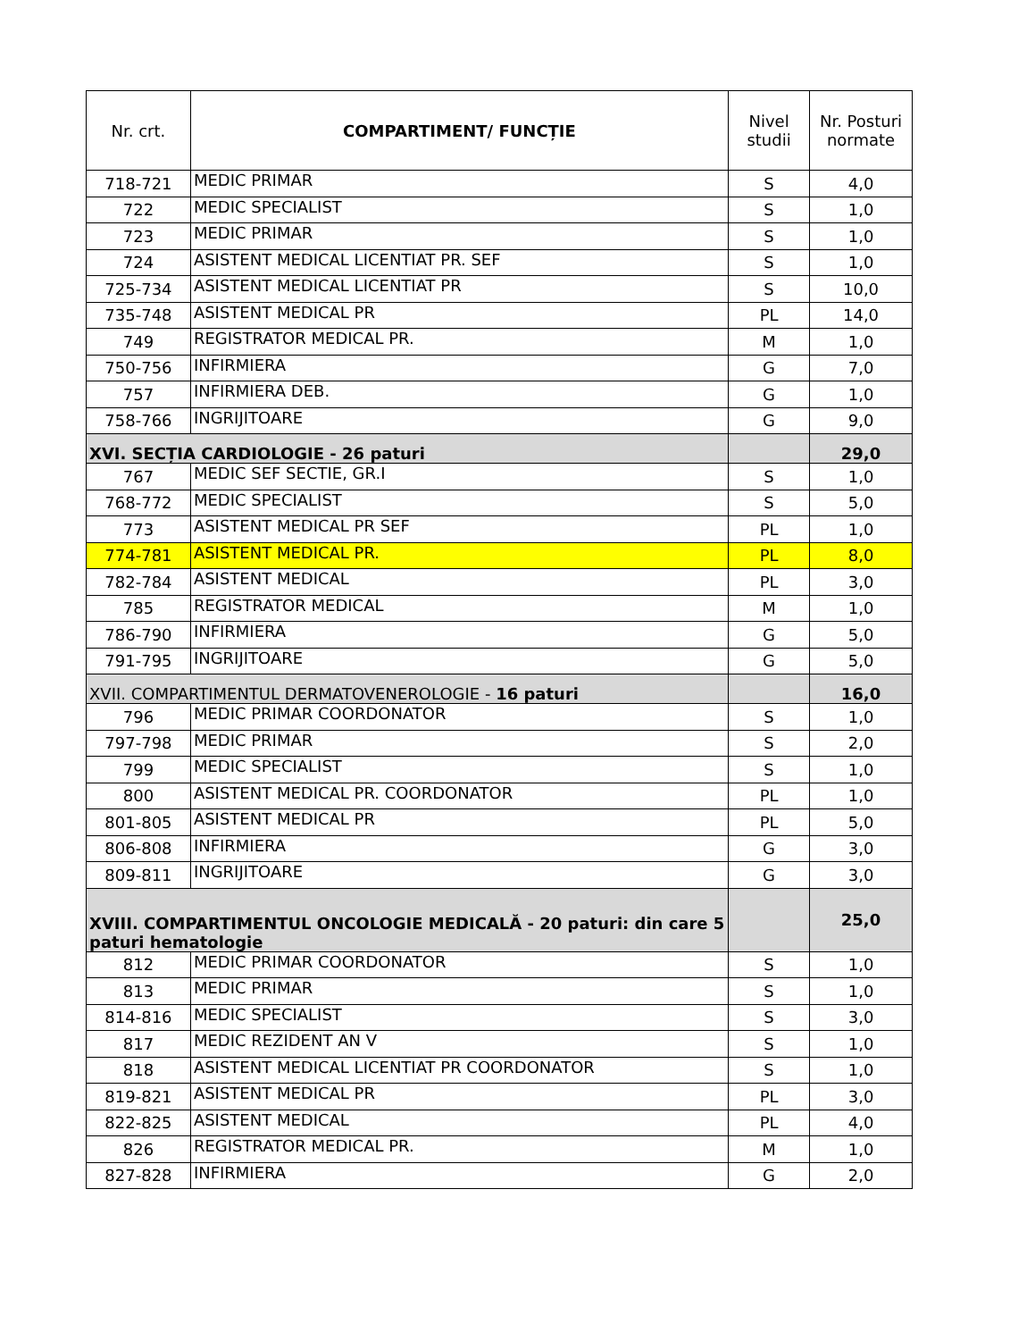| Nr. crt. | COMPARTIMENT/ FUNCȚIE | Nivel studii | Nr. Posturi normate |
| --- | --- | --- | --- |
| 718-721 | MEDIC PRIMAR | S | 4,0 |
| 722 | MEDIC SPECIALIST | S | 1,0 |
| 723 | MEDIC PRIMAR | S | 1,0 |
| 724 | ASISTENT MEDICAL LICENTIAT PR. SEF | S | 1,0 |
| 725-734 | ASISTENT MEDICAL LICENTIAT PR | S | 10,0 |
| 735-748 | ASISTENT MEDICAL PR | PL | 14,0 |
| 749 | REGISTRATOR MEDICAL PR. | M | 1,0 |
| 750-756 | INFIRMIERA | G | 7,0 |
| 757 | INFIRMIERA DEB. | G | 1,0 |
| 758-766 | INGRIJITOARE | G | 9,0 |
| XVI. SECȚIA CARDIOLOGIE - 26 paturi | | | 29,0 |
| 767 | MEDIC SEF SECTIE, GR.I | S | 1,0 |
| 768-772 | MEDIC SPECIALIST | S | 5,0 |
| 773 | ASISTENT MEDICAL PR SEF | PL | 1,0 |
| 774-781 | ASISTENT MEDICAL PR. | PL | 8,0 |
| 782-784 | ASISTENT MEDICAL | PL | 3,0 |
| 785 | REGISTRATOR MEDICAL | M | 1,0 |
| 786-790 | INFIRMIERA | G | 5,0 |
| 791-795 | INGRIJITOARE | G | 5,0 |
| XVII. COMPARTIMENTUL DERMATOVENEROLOGIE - 16 paturi | | | 16,0 |
| 796 | MEDIC PRIMAR COORDONATOR | S | 1,0 |
| 797-798 | MEDIC PRIMAR | S | 2,0 |
| 799 | MEDIC SPECIALIST | S | 1,0 |
| 800 | ASISTENT MEDICAL PR. COORDONATOR | PL | 1,0 |
| 801-805 | ASISTENT MEDICAL PR | PL | 5,0 |
| 806-808 | INFIRMIERA | G | 3,0 |
| 809-811 | INGRIJITOARE | G | 3,0 |
| XVIII. COMPARTIMENTUL ONCOLOGIE MEDICALĂ - 20 paturi: din care 5 paturi hematologie | | | 25,0 |
| 812 | MEDIC PRIMAR COORDONATOR | S | 1,0 |
| 813 | MEDIC PRIMAR | S | 1,0 |
| 814-816 | MEDIC SPECIALIST | S | 3,0 |
| 817 | MEDIC REZIDENT AN V | S | 1,0 |
| 818 | ASISTENT MEDICAL LICENTIAT PR COORDONATOR | S | 1,0 |
| 819-821 | ASISTENT MEDICAL PR | PL | 3,0 |
| 822-825 | ASISTENT MEDICAL | PL | 4,0 |
| 826 | REGISTRATOR MEDICAL PR. | M | 1,0 |
| 827-828 | INFIRMIERA | G | 2,0 |